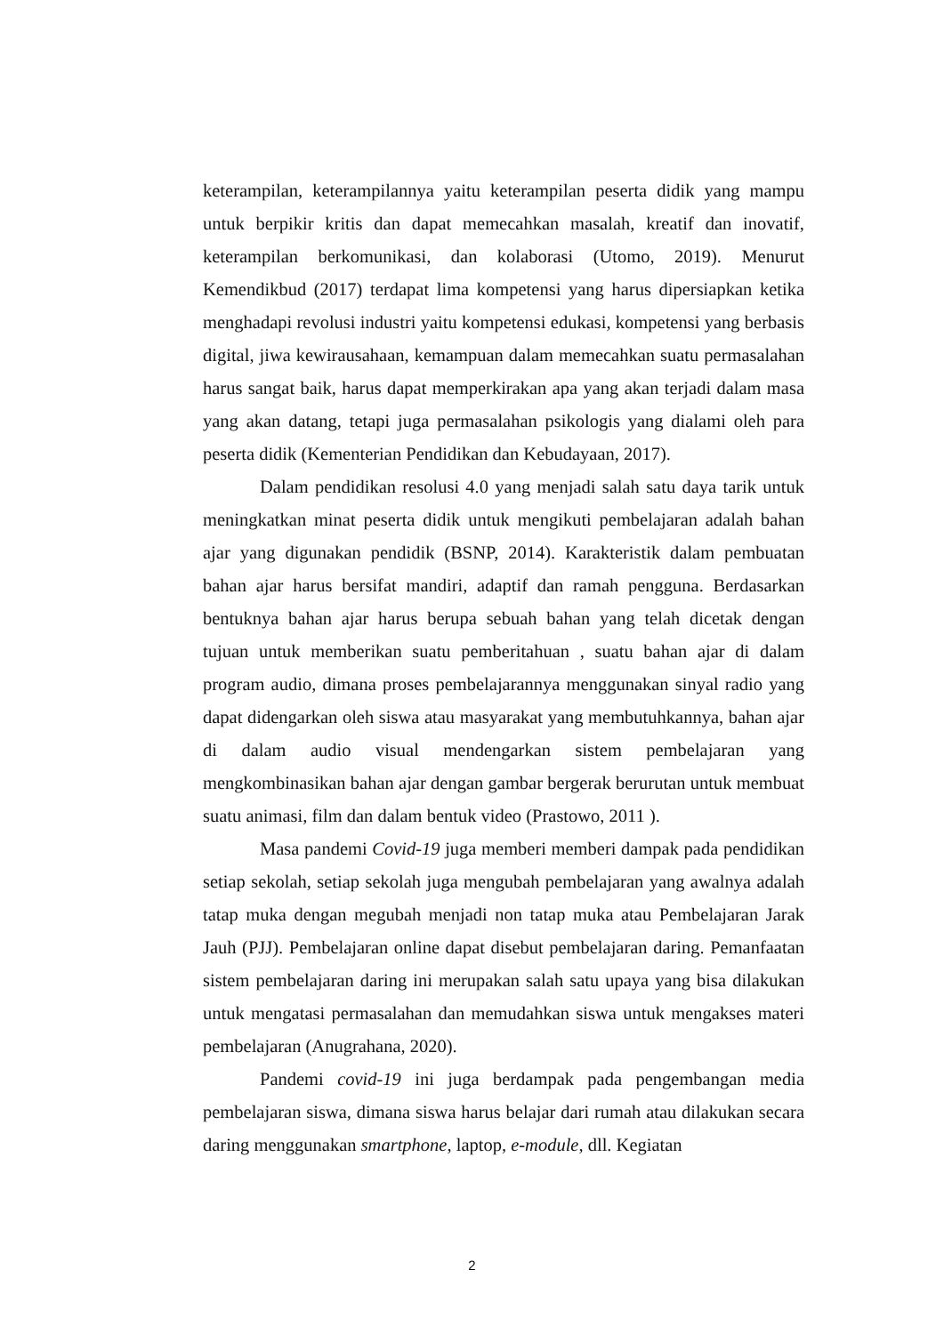keterampilan, keterampilannya yaitu keterampilan peserta didik yang mampu untuk berpikir kritis dan dapat memecahkan masalah, kreatif dan inovatif, keterampilan berkomunikasi, dan kolaborasi (Utomo, 2019). Menurut Kemendikbud (2017) terdapat lima kompetensi yang harus dipersiapkan ketika menghadapi revolusi industri yaitu kompetensi edukasi, kompetensi yang berbasis digital, jiwa kewirausahaan, kemampuan dalam memecahkan suatu permasalahan harus sangat baik, harus dapat memperkirakan apa yang akan terjadi dalam masa yang akan datang, tetapi juga permasalahan psikologis yang dialami oleh para peserta didik (Kementerian Pendidikan dan Kebudayaan, 2017).
Dalam pendidikan resolusi 4.0 yang menjadi salah satu daya tarik untuk meningkatkan minat peserta didik untuk mengikuti pembelajaran adalah bahan ajar yang digunakan pendidik (BSNP, 2014). Karakteristik dalam pembuatan bahan ajar harus bersifat mandiri, adaptif dan ramah pengguna. Berdasarkan bentuknya bahan ajar harus berupa sebuah bahan yang telah dicetak dengan tujuan untuk memberikan suatu pemberitahuan , suatu bahan ajar di dalam program audio, dimana proses pembelajarannya menggunakan sinyal radio yang dapat didengarkan oleh siswa atau masyarakat yang membutuhkannya, bahan ajar di dalam audio visual mendengarkan sistem pembelajaran yang mengkombinasikan bahan ajar dengan gambar bergerak berurutan untuk membuat suatu animasi, film dan dalam bentuk video (Prastowo, 2011 ).
Masa pandemi Covid-19 juga memberi memberi dampak pada pendidikan setiap sekolah, setiap sekolah juga mengubah pembelajaran yang awalnya adalah tatap muka dengan megubah menjadi non tatap muka atau Pembelajaran Jarak Jauh (PJJ). Pembelajaran online dapat disebut pembelajaran daring. Pemanfaatan sistem pembelajaran daring ini merupakan salah satu upaya yang bisa dilakukan untuk mengatasi permasalahan dan memudahkan siswa untuk mengakses materi pembelajaran (Anugrahana, 2020).
Pandemi covid-19 ini juga berdampak pada pengembangan media pembelajaran siswa, dimana siswa harus belajar dari rumah atau dilakukan secara daring menggunakan smartphone, laptop, e-module, dll. Kegiatan
2